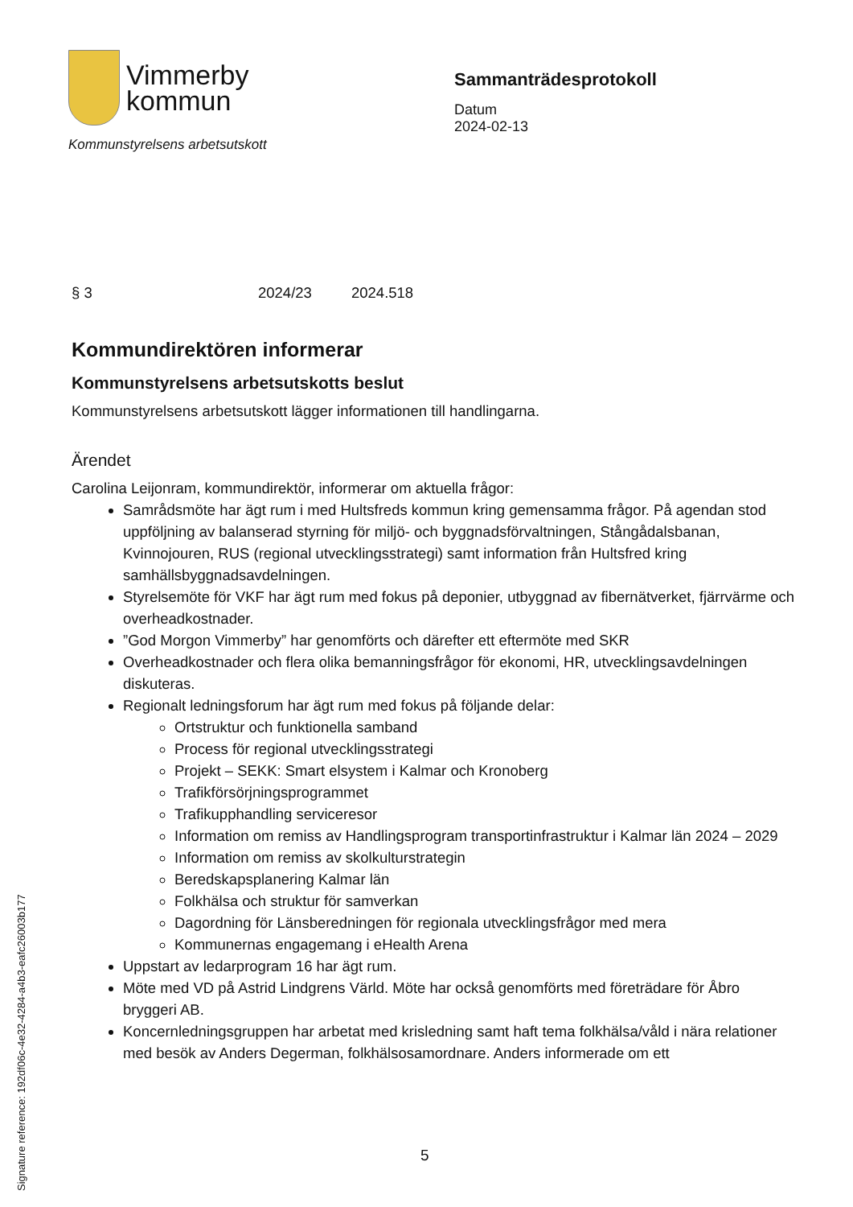Vimmerby
kommun
Kommunstyrelsens arbetsutskott
Sammanträdesprotokoll
Datum
2024-02-13
§ 3 2024/23 2024.518
Kommundirektören informerar
Kommunstyrelsens arbetsutskotts beslut
Kommunstyrelsens arbetsutskott lägger informationen till handlingarna.
Ärendet
Carolina Leijonram, kommundirektör, informerar om aktuella frågor:
Samrådsmöte har ägt rum i med Hultsfreds kommun kring gemensamma frågor. På agendan stod uppföljning av balanserad styrning för miljö- och byggnadsförvaltningen, Stångådalsbanan, Kvinnojouren, RUS (regional utvecklingsstrategi) samt information från Hultsfred kring samhällsbyggnadsavdelningen.
Styrelsemöte för VKF har ägt rum med fokus på deponier, utbyggnad av fibernätverket, fjärrvärme och overheadkostnader.
”God Morgon Vimmerby” har genomförts och därefter ett eftermöte med SKR
Overheadkostnader och flera olika bemanningsfrågor för ekonomi, HR, utvecklingsavdelningen diskuteras.
Regionalt ledningsforum har ägt rum med fokus på följande delar:
Ortstruktur och funktionella samband
Process för regional utvecklingsstrategi
Projekt – SEKK: Smart elsystem i Kalmar och Kronoberg
Trafikförsörjningsprogrammet
Trafikupphandling serviceresor
Information om remiss av Handlingsprogram transportinfrastruktur i Kalmar län 2024 – 2029
Information om remiss av skolkulturstrategin
Beredskapsplanering Kalmar län
Folkhälsa och struktur för samverkan
Dagordning för Länsberedningen för regionala utvecklingsfrågor med mera
Kommunernas engagemang i eHealth Arena
Uppstart av ledarprogram 16 har ägt rum.
Möte med VD på Astrid Lindgrens Värld. Möte har också genomförts med företrädare för Åbro bryggeri AB.
Koncernledningsgruppen har arbetat med krisledning samt haft tema folkhälsa/våld i nära relationer med besök av Anders Degerman, folkhälsosamordnare. Anders informerade om ett
Signature reference: 192df06c-4e32-4284-a4b3-eafc26003b177
5